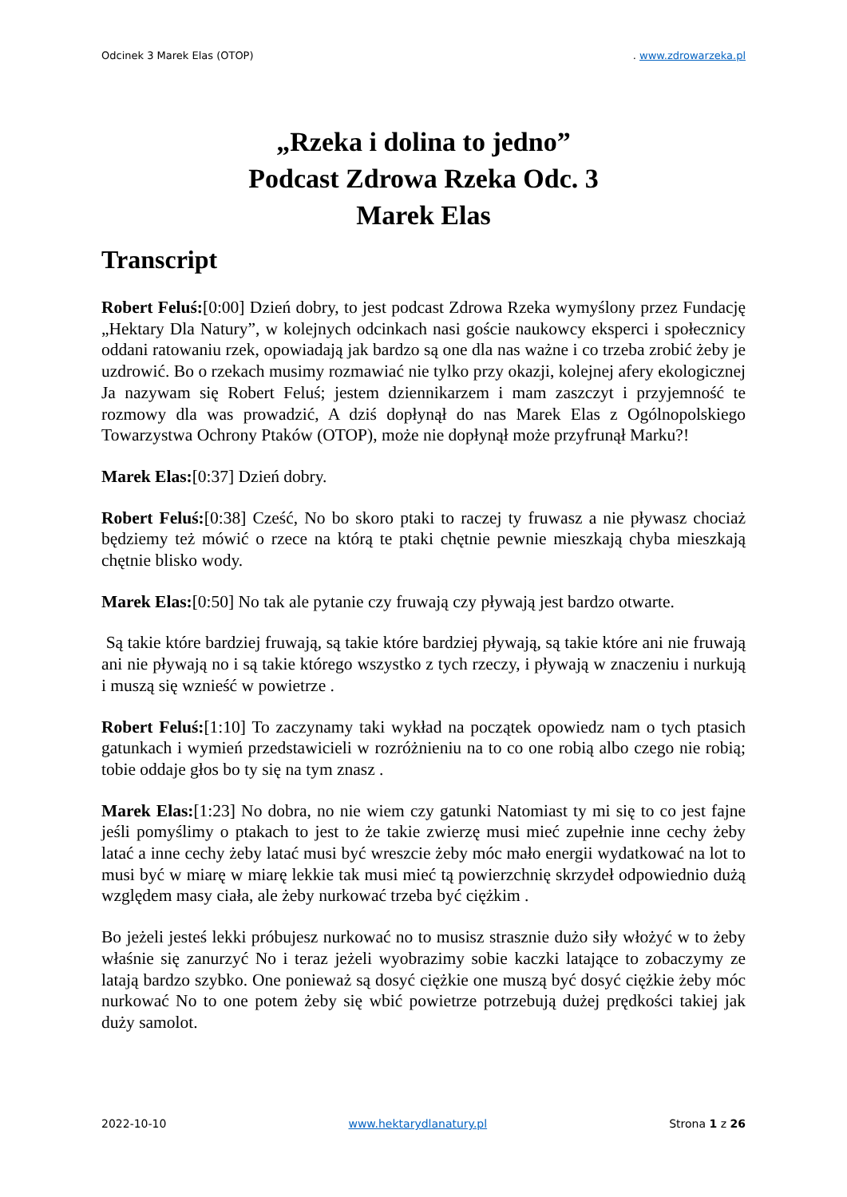Odcinek 3 Marek Elas (OTOP). www.zdrowarzeka.pl
„Rzeka i dolina to jedno”
Podcast Zdrowa Rzeka Odc. 3
Marek Elas
Transcript
Robert Feluś:[0:00] Dzień dobry, to jest podcast Zdrowa Rzeka wymyślony przez Fundację „Hektary Dla Natury”, w kolejnych odcinkach nasi goście naukowcy eksperci i społecznicy oddani ratowaniu rzek, opowiadają jak bardzo są one dla nas ważne i co trzeba zrobić żeby je uzdrowić. Bo o rzekach musimy rozmawiać nie tylko przy okazji, kolejnej afery ekologicznej Ja nazywam się Robert Feluś; jestem dziennikarzem i mam zaszczyt i przyjemność te rozmowy dla was prowadzić, A dziś dopłynął do nas Marek Elas z Ogólnopolskiego Towarzystwa Ochrony Ptaków (OTOP), może nie dopłynął może przyfrunął Marku?!
Marek Elas:[0:37] Dzień dobry.
Robert Feluś:[0:38] Cześć, No bo skoro ptaki to raczej ty fruwasz a nie pływasz chociaż będziemy też mówić o rzece na którą te ptaki chętnie pewnie mieszkają chyba mieszkają chętnie blisko wody.
Marek Elas:[0:50] No tak ale pytanie czy fruwają czy pływają jest bardzo otwarte.
Są takie które bardziej fruwają, są takie które bardziej pływają, są takie które ani nie fruwają ani nie pływają no i są takie którego wszystko z tych rzeczy, i pływają w znaczeniu i nurkują i muszą się wznieść w powietrze .
Robert Feluś:[1:10] To zaczynamy taki wykład na początek opowiedz nam o tych ptasich gatunkach i wymień przedstawicieli w rozróżnieniu na to co one robią albo czego nie robią; tobie oddaje głos bo ty się na tym znasz .
Marek Elas:[1:23] No dobra, no nie wiem czy gatunki Natomiast ty mi się to co jest fajne jeśli pomyślimy o ptakach to jest to że takie zwierzę musi mieć zupełnie inne cechy żeby latać a inne cechy żeby latać musi być wreszcie żeby móc mało energii wydatkować na lot to musi być w miarę w miarę lekkie tak musi mieć tą powierzchnię skrzydeł odpowiednio dużą względem masy ciała, ale żeby nurkować trzeba być ciężkim .
Bo jeżeli jesteś lekki próbujesz nurkować no to musisz strasznie dużo siły włożyć w to żeby właśnie się zanurzyć No i teraz jeżeli wyobrazimy sobie kaczki latające to zobaczymy ze latają bardzo szybko. One ponieważ są dosyć ciężkie one muszą być dosyć ciężkie żeby móc nurkować No to one potem żeby się wbić powietrze potrzebują dużej prędkości takiej jak duży samolot.
2022-10-10 www.hektarydlanatury.pl Strona 1 z 26